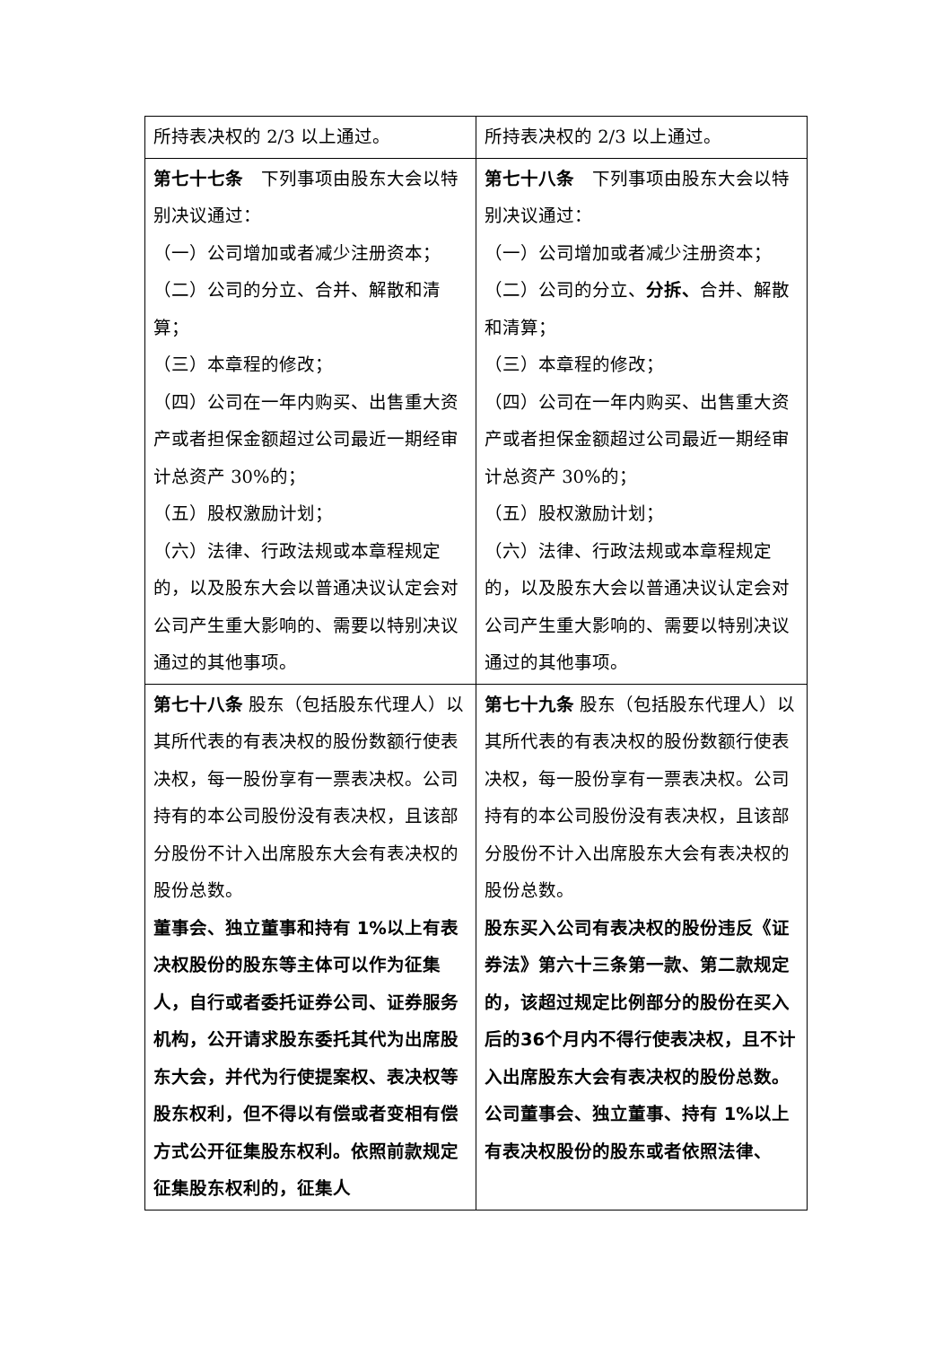| 所持表决权的 2/3 以上通过。 | 所持表决权的 2/3 以上通过。 |
| 第七十七条 下列事项由股东大会以特别决议通过： （一）公司增加或者减少注册资本； （二）公司的分立、合并、解散和清算； （三）本章程的修改； （四）公司在一年内购买、出售重大资产或者担保金额超过公司最近一期经审计总资产 30%的； （五）股权激励计划； （六）法律、行政法规或本章程规定的，以及股东大会以普通决议认定会对公司产生重大影响的、需要以特别决议通过的其他事项。 | 第七十八条 下列事项由股东大会以特别决议通过： （一）公司增加或者减少注册资本； （二）公司的分立、 分拆、 合并、解散和清算； （三）本章程的修改； （四）公司在一年内购买、出售重大资产或者担保金额超过公司最近一期经审计总资产 30%的； （五）股权激励计划； （六）法律、行政法规或本章程规定的，以及股东大会以普通决议认定会对公司产生重大影响的、需要以特别决议通过的其他事项。 |
| 第七十八条 股东（包括股东代理人）以其所代表的有表决权的股份数额行使表决权，每一股份享有一票表决权。公司持有的本公司股份没有表决权，且该部分股份不计入出席股东大会有表决权的股份总数。 董事会、独立董事和持有 1%以上有表决权股份的股东等主体可以作为征集人，自行或者委托证券公司、证券服务机构，公开请求股东委托其代为出席股东大会，并代为行使提案权、表决权等股东权利，但不得以有偿或者变相有偿方式公开征集股东权利。依照前款规定征集股东权利的，征集人 | 第七十九条 股东（包括股东代理人）以其所代表的有表决权的股份数额行使表决权，每一股份享有一票表决权。公司持有的本公司股份没有表决权，且该部分股份不计入出席股东大会有表决权的股份总数。 股东买入公司有表决权的股份违反《证券法》第六十三条第一款、第二款规定的，该超过规定比例部分的股份在买入后的36个月内不得行使表决权，且不计入出席股东大会有表决权的股份总数。 公司董事会、独立董事、持有 1%以上有表决权股份的股东或者依照法律、 |